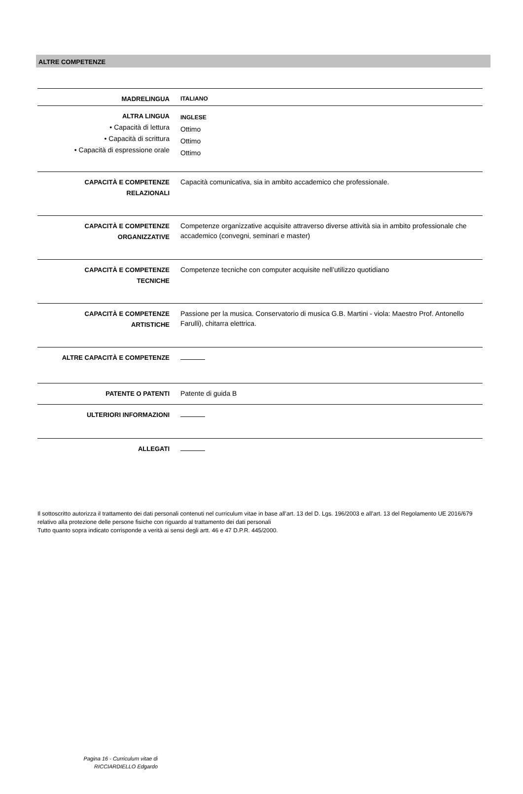ALTRE COMPETENZE
| MADRELINGUA | ITALIANO |
| ALTRA LINGUA • Capacità di lettura • Capacità di scrittura • Capacità di espressione orale | INGLESE Ottimo Ottimo Ottimo |
| CAPACITÀ E COMPETENZE RELAZIONALI | Capacità comunicativa, sia in ambito accademico che professionale. |
| CAPACITÀ E COMPETENZE ORGANIZZATIVE | Competenze organizzative acquisite attraverso diverse attività sia in ambito professionale che accademico (convegni, seminari e master) |
| CAPACITÀ E COMPETENZE TECNICHE | Competenze tecniche con computer acquisite nell’utilizzo quotidiano |
| CAPACITÀ E COMPETENZE ARTISTICHE | Passione per la musica. Conservatorio di musica G.B. Martini - viola: Maestro Prof. Antonello Farulli), chitarra elettrica. |
| ALTRE CAPACITÀ E COMPETENZE | |
| PATENTE O PATENTI | Patente di guida B |
| ULTERIORI INFORMAZIONI | |
| ALLEGATI | |
Il sottoscritto autorizza il trattamento dei dati personali contenuti nel curriculum vitae in base all’art. 13 del D. Lgs. 196/2003 e all’art. 13 del Regolamento UE 2016/679 relativo alla protezione delle persone fisiche con riguardo al trattamento dei dati personali
Tutto quanto sopra indicato corrisponde a verità ai sensi degli artt. 46 e 47 D.P.R. 445/2000.
Pagina 16 - Curriculum vitae di
RICCIARDIELLO Edgardo